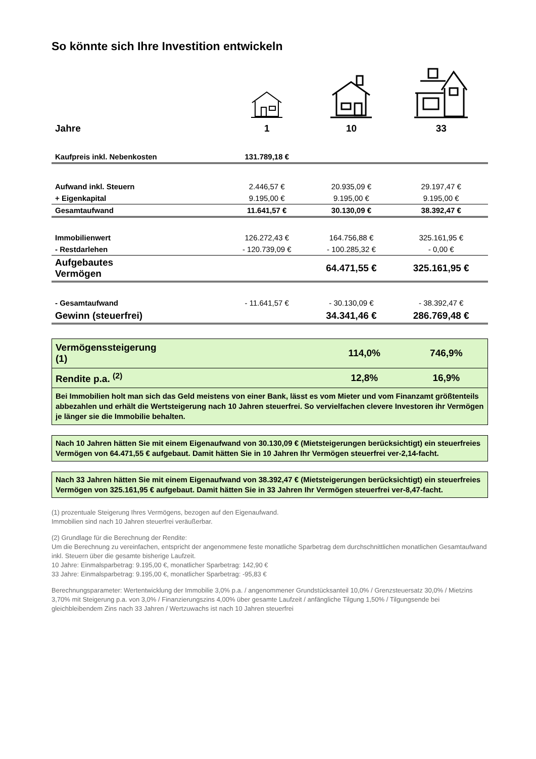So könnte sich Ihre Investition entwickeln
| Jahre | 1 | 10 | 33 |
| Kaufpreis inkl. Nebenkosten | 131.789,18 € | | |
| Aufwand inkl. Steuern | 2.446,57 € | 20.935,09 € | 29.197,47 € |
| + Eigenkapital | 9.195,00 € | 9.195,00 € | 9.195,00 € |
| Gesamtaufwand | 11.641,57 € | 30.130,09 € | 38.392,47 € |
| Immobilienwert | 126.272,43 € | 164.756,88 € | 325.161,95 € |
| - Restdarlehen | - 120.739,09 € | - 100.285,32 € | - 0,00 € |
| Aufgebautes Vermögen | | 64.471,55 € | 325.161,95 € |
| - Gesamtaufwand | - 11.641,57 € | - 30.130,09 € | - 38.392,47 € |
| Gewinn (steuerfrei) | | 34.341,46 € | 286.769,48 € |
| Vermögenssteigerung (1) | | 114,0% | 746,9% |
| Rendite p.a. <sup>(2)</sup> | | 12,8% | 16,9% |
| Bei Immobilien holt man sich das Geld meistens von einer Bank, lässt es vom Mieter und vom Finanzamt größtenteils abbezahlen und erhält die Wertsteigerung nach 10 Jahren steuerfrei. So vervielfachen clevere Investoren ihr Vermögen je länger sie die Immobilie behalten. | | | |
Nach 10 Jahren hätten Sie mit einem Eigenaufwand von 30.130,09 € (Mietsteigerungen berücksichtigt) ein steuerfreies Vermögen von 64.471,55 € aufgebaut. Damit hätten Sie in 10 Jahren Ihr Vermögen steuerfrei ver-2,14-facht.
Nach 33 Jahren hätten Sie mit einem Eigenaufwand von 38.392,47 € (Mietsteigerungen berücksichtigt) ein steuerfreies Vermögen von 325.161,95 € aufgebaut. Damit hätten Sie in 33 Jahren Ihr Vermögen steuerfrei ver-8,47-facht.
(1) prozentuale Steigerung Ihres Vermögens, bezogen auf den Eigenaufwand.
Immobilien sind nach 10 Jahren steuerfrei veräußerbar.
(2) Grundlage für die Berechnung der Rendite:
Um die Berechnung zu vereinfachen, entspricht der angenommene feste monatliche Sparbetrag dem durchschnittlichen monatlichen Gesamtaufwand inkl. Steuern über die gesamte bisherige Laufzeit.
10 Jahre: Einmalsparbetrag: 9.195,00 €, monatlicher Sparbetrag: 142,90 €
33 Jahre: Einmalsparbetrag: 9.195,00 €, monatlicher Sparbetrag: -95,83 €
Berechnungsparameter: Wertentwicklung der Immobilie 3,0% p.a. / angenommener Grundstücksanteil 10,0% / Grenzsteuersatz 30,0% / Mietzins 3,70% mit Steigerung p.a. von 3,0% / Finanzierungszins 4,00% über gesamte Laufzeit / anfängliche Tilgung 1,50% / Tilgungsende bei gleichbleibendem Zins nach 33 Jahren / Wertzuwachs ist nach 10 Jahren steuerfrei